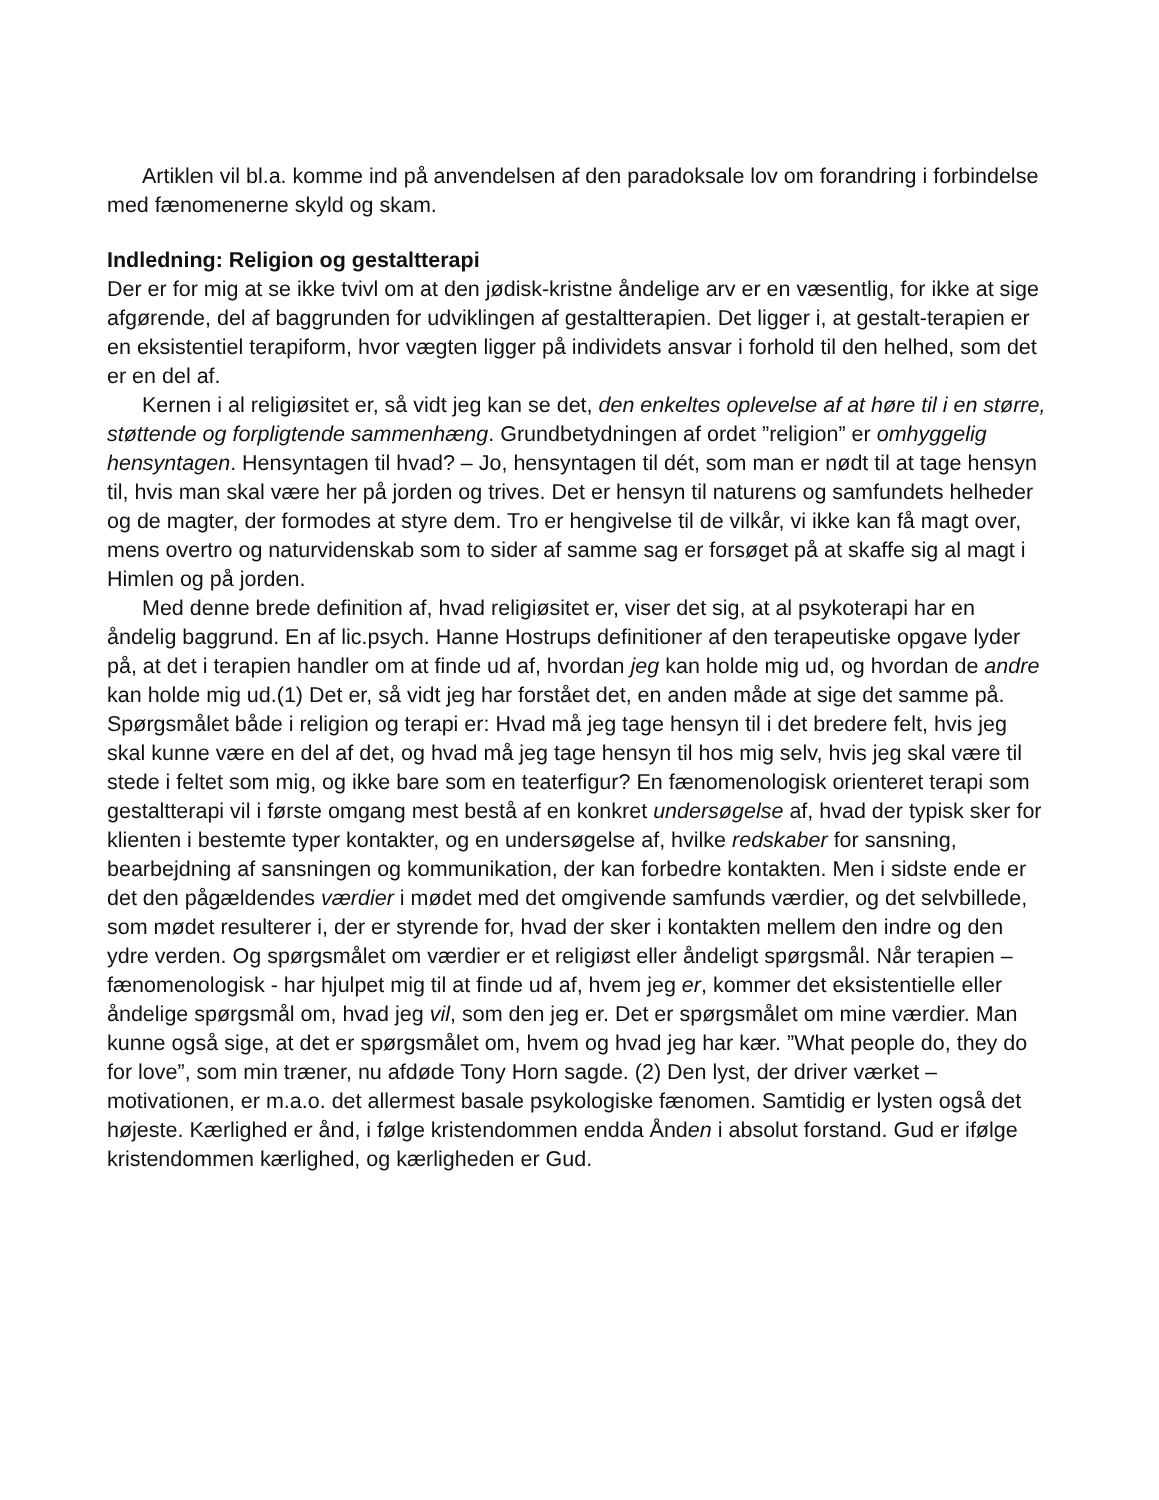Artiklen vil bl.a. komme ind på anvendelsen af den paradoksale lov om forandring i forbindelse med fænomenerne skyld og skam.
Indledning: Religion og gestaltterapi
Der er for mig at se ikke tvivl om at den jødisk-kristne åndelige arv er en væsentlig, for ikke at sige afgørende, del af baggrunden for udviklingen af gestaltterapien. Det ligger i, at gestalt-terapien er en eksistentiel terapiform, hvor vægten ligger på individets ansvar i forhold til den helhed, som det er en del af.
Kernen i al religiøsitet er, så vidt jeg kan se det, den enkeltes oplevelse af at høre til i en større, støttende og forpligtende sammenhæng. Grundbetydningen af ordet ”religion” er omhyggelig hensyntagen. Hensyntagen til hvad? – Jo, hensyntagen til dét, som man er nødt til at tage hensyn til, hvis man skal være her på jorden og trives. Det er hensyn til naturens og samfundets helheder og de magter, der formodes at styre dem. Tro er hengivelse til de vilkår, vi ikke kan få magt over, mens overtro og naturvidenskab som to sider af samme sag er forsøget på at skaffe sig al magt i Himlen og på jorden.
Med denne brede definition af, hvad religiøsitet er, viser det sig, at al psykoterapi har en åndelig baggrund. En af lic.psych. Hanne Hostrups definitioner af den terapeutiske opgave lyder på, at det i terapien handler om at finde ud af, hvordan jeg kan holde mig ud, og hvordan de andre kan holde mig ud.(1) Det er, så vidt jeg har forstået det, en anden måde at sige det samme på. Spørgsmålet både i religion og terapi er: Hvad må jeg tage hensyn til i det bredere felt, hvis jeg skal kunne være en del af det, og hvad må jeg tage hensyn til hos mig selv, hvis jeg skal være til stede i feltet som mig, og ikke bare som en teaterfigur? En fænomenologisk orienteret terapi som gestaltterapi vil i første omgang mest bestå af en konkret undersøgelse af, hvad der typisk sker for klienten i bestemte typer kontakter, og en undersøgelse af, hvilke redskaber for sansning, bearbejdning af sansningen og kommunikation, der kan forbedre kontakten. Men i sidste ende er det den pågældendes værdier i mødet med det omgivende samfunds værdier, og det selvbillede, som mødet resulterer i, der er styrende for, hvad der sker i kontakten mellem den indre og den ydre verden. Og spørgsmålet om værdier er et religiøst eller åndeligt spørgsmål. Når terapien – fænomenologisk - har hjulpet mig til at finde ud af, hvem jeg er, kommer det eksistentielle eller åndelige spørgsmål om, hvad jeg vil, som den jeg er. Det er spørgsmålet om mine værdier. Man kunne også sige, at det er spørgsmålet om, hvem og hvad jeg har kær. ”What people do, they do for love”, som min træner, nu afdøde Tony Horn sagde. (2) Den lyst, der driver værket – motivationen, er m.a.o. det allermest basale psykologiske fænomen. Samtidig er lysten også det højeste. Kærlighed er ånd, i følge kristendommen endda Ånden i absolut forstand. Gud er ifølge kristendommen kærlighed, og kærligheden er Gud.